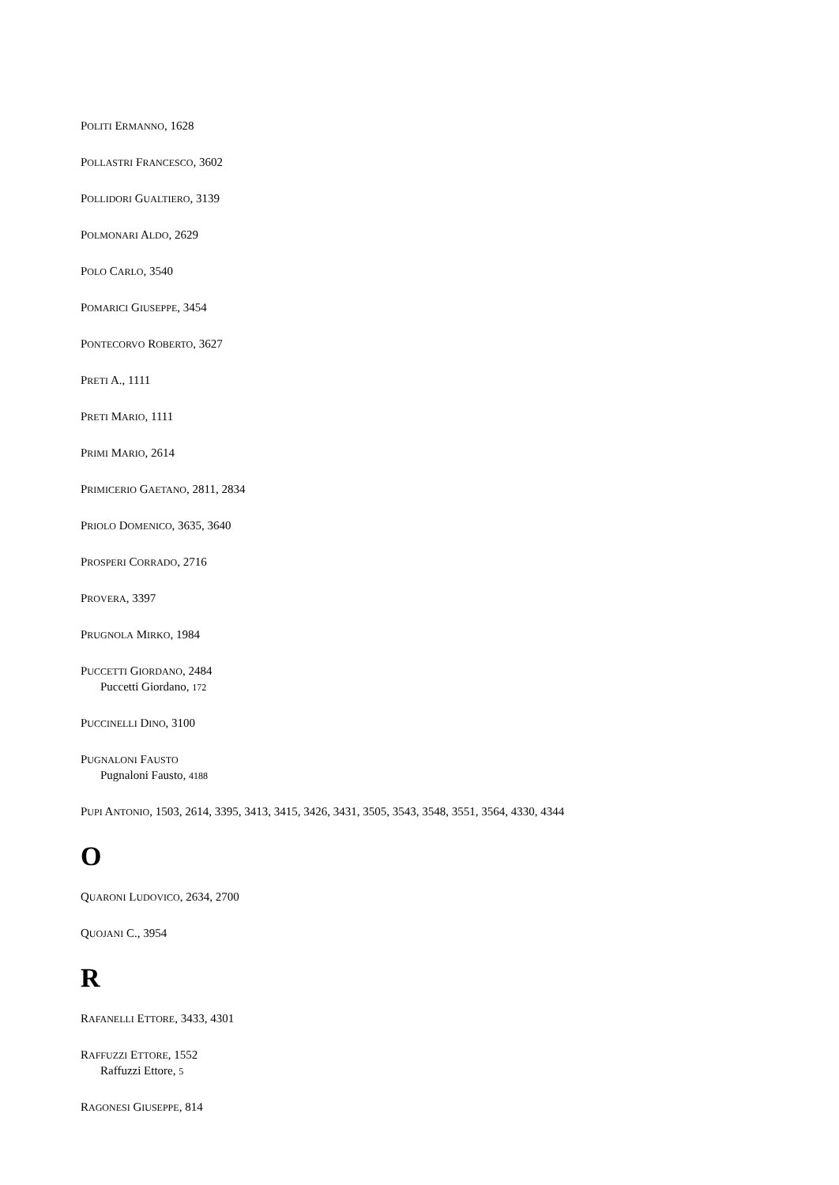POLITI ERMANNO, 1628
POLLASTRI FRANCESCO, 3602
POLLIDORI GUALTIERO, 3139
POLMONARI ALDO, 2629
POLO CARLO, 3540
POMARICI GIUSEPPE, 3454
PONTECORVO ROBERTO, 3627
PRETI A., 1111
PRETI MARIO, 1111
PRIMI MARIO, 2614
PRIMICERIO GAETANO, 2811, 2834
PRIOLO DOMENICO, 3635, 3640
PROSPERI CORRADO, 2716
PROVERA, 3397
PRUGNOLA MIRKO, 1984
PUCCETTI GIORDANO, 2484
Puccetti Giordano, 172
PUCCINELLI DINO, 3100
PUGNALONI FAUSTO
Pugnaloni Fausto, 4188
PUPI ANTONIO, 1503, 2614, 3395, 3413, 3415, 3426, 3431, 3505, 3543, 3548, 3551, 3564, 4330, 4344
O
QUARONI LUDOVICO, 2634, 2700
QUOJANI C., 3954
R
RAFANELLI ETTORE, 3433, 4301
RAFFUZZI ETTORE, 1552
Raffuzzi Ettore, 5
RAGONESI GIUSEPPE, 814